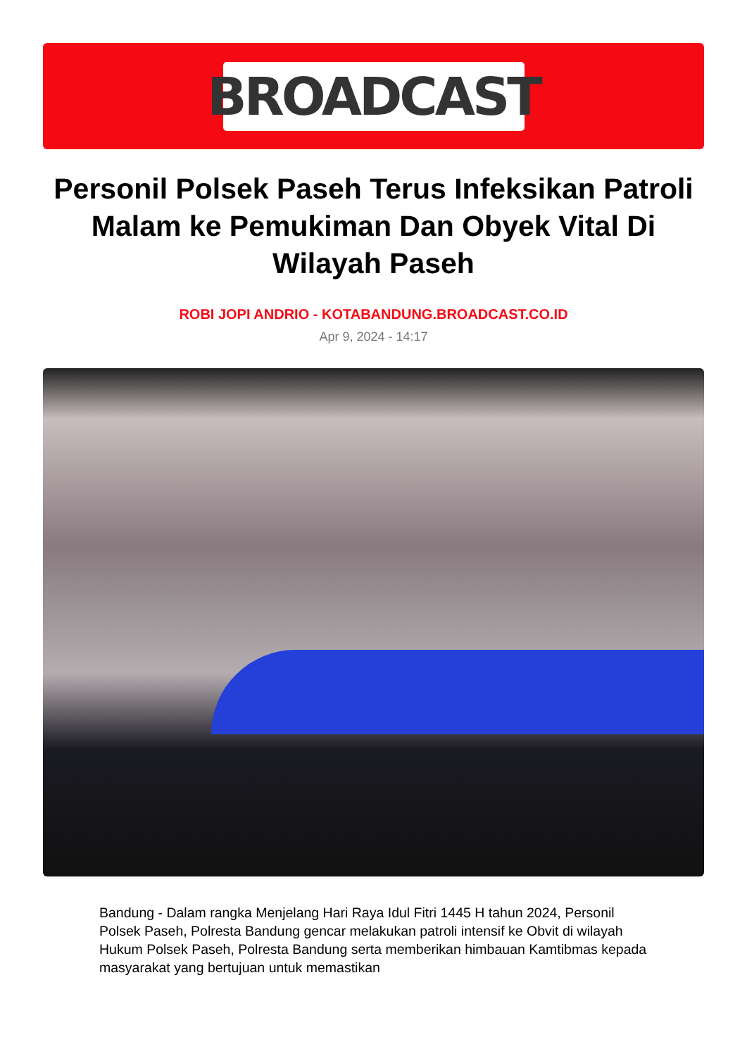BROADCAST
Personil Polsek Paseh Terus Infeksikan Patroli Malam ke Pemukiman Dan Obyek Vital Di Wilayah Paseh
ROBI JOPI ANDRIO - KOTABANDUNG.BROADCAST.CO.ID
Apr 9, 2024 - 14:17
Bandung - Dalam rangka Menjelang Hari Raya Idul Fitri 1445 H tahun 2024, Personil Polsek Paseh, Polresta Bandung gencar melakukan patroli intensif ke Obvit di wilayah Hukum Polsek Paseh, Polresta Bandung serta memberikan himbauan Kamtibmas kepada masyarakat yang bertujuan untuk memastikan